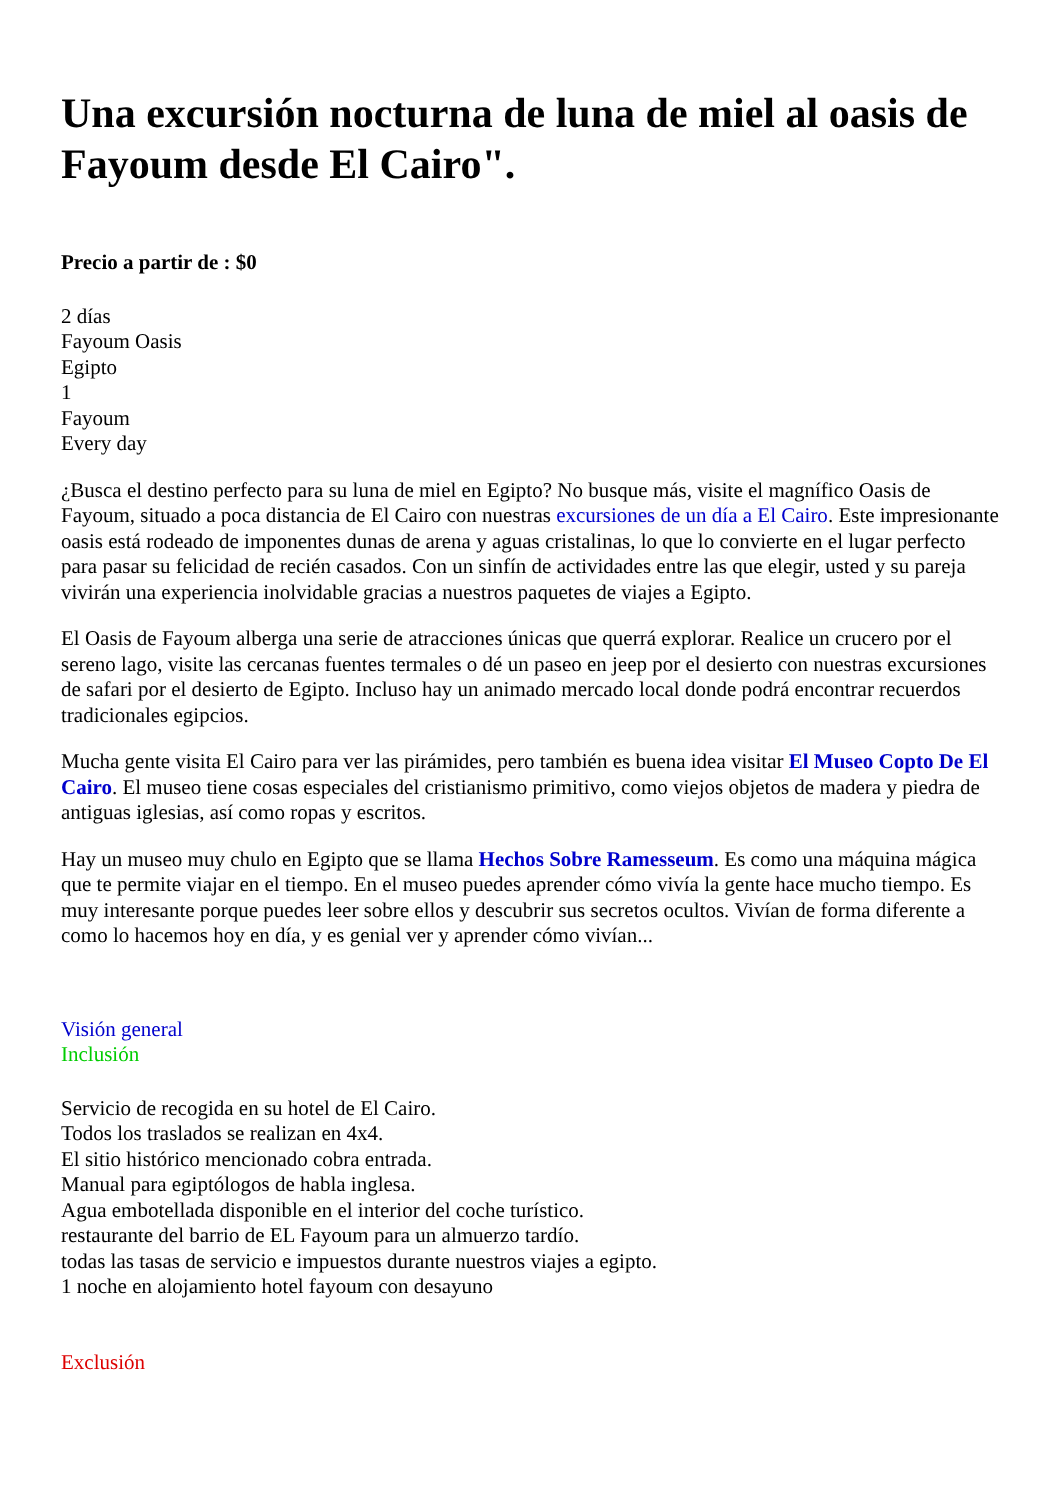Una excursión nocturna de luna de miel al oasis de Fayoum desde El Cairo".
Precio a partir de : $0
2 días
Fayoum Oasis
Egipto
1
Fayoum
Every day
¿Busca el destino perfecto para su luna de miel en Egipto? No busque más, visite el magnífico Oasis de Fayoum, situado a poca distancia de El Cairo con nuestras excursiones de un día a El Cairo. Este impresionante oasis está rodeado de imponentes dunas de arena y aguas cristalinas, lo que lo convierte en el lugar perfecto para pasar su felicidad de recién casados. Con un sinfín de actividades entre las que elegir, usted y su pareja vivirán una experiencia inolvidable gracias a nuestros paquetes de viajes a Egipto.
El Oasis de Fayoum alberga una serie de atracciones únicas que querrá explorar. Realice un crucero por el sereno lago, visite las cercanas fuentes termales o dé un paseo en jeep por el desierto con nuestras excursiones de safari por el desierto de Egipto. Incluso hay un animado mercado local donde podrá encontrar recuerdos tradicionales egipcios.
Mucha gente visita El Cairo para ver las pirámides, pero también es buena idea visitar El Museo Copto De El Cairo. El museo tiene cosas especiales del cristianismo primitivo, como viejos objetos de madera y piedra de antiguas iglesias, así como ropas y escritos.
Hay un museo muy chulo en Egipto que se llama Hechos Sobre Ramesseum. Es como una máquina mágica que te permite viajar en el tiempo. En el museo puedes aprender cómo vivía la gente hace mucho tiempo. Es muy interesante porque puedes leer sobre ellos y descubrir sus secretos ocultos. Vivían de forma diferente a como lo hacemos hoy en día, y es genial ver y aprender cómo vivían...
Visión general
Inclusión
Servicio de recogida en su hotel de El Cairo.
Todos los traslados se realizan en 4x4.
El sitio histórico mencionado cobra entrada.
Manual para egiptólogos de habla inglesa.
Agua embotellada disponible en el interior del coche turístico.
restaurante del barrio de EL Fayoum para un almuerzo tardío.
todas las tasas de servicio e impuestos durante nuestros viajes a egipto.
1 noche en alojamiento hotel fayoum con desayuno
Exclusión